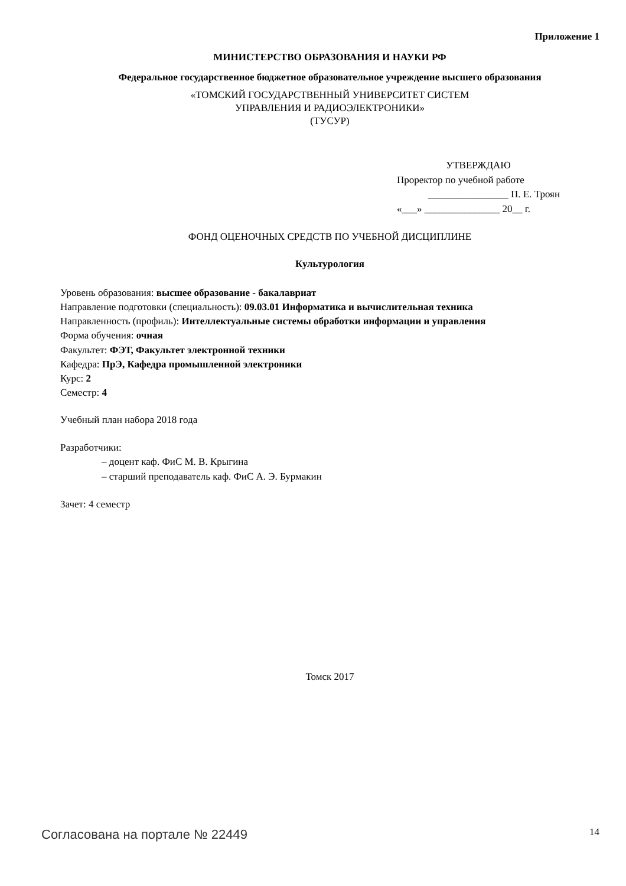Приложение 1
МИНИСТЕРСТВО ОБРАЗОВАНИЯ И НАУКИ РФ
Федеральное государственное бюджетное образовательное учреждение высшего образования
«ТОМСКИЙ ГОСУДАРСТВЕННЫЙ УНИВЕРСИТЕТ СИСТЕМ
УПРАВЛЕНИЯ И РАДИОЭЛЕКТРОНИКИ»
(ТУСУР)
УТВЕРЖДАЮ
Проректор по учебной работе
________________ П. Е. Троян
«___» _______________ 20__ г.
ФОНД ОЦЕНОЧНЫХ СРЕДСТВ ПО УЧЕБНОЙ ДИСЦИПЛИНЕ
Культурология
Уровень образования: высшее образование - бакалавриат
Направление подготовки (специальность): 09.03.01 Информатика и вычислительная техника
Направленность (профиль): Интеллектуальные системы обработки информации и управления
Форма обучения: очная
Факультет: ФЭТ, Факультет электронной техники
Кафедра: ПрЭ, Кафедра промышленной электроники
Курс: 2
Семестр: 4
Учебный план набора 2018 года
Разработчики:
– доцент каф. ФиС М. В. Крыгина
– старший преподаватель каф. ФиС А. Э. Бурмакин
Зачет: 4 семестр
Томск 2017
Согласована на портале № 22449 14